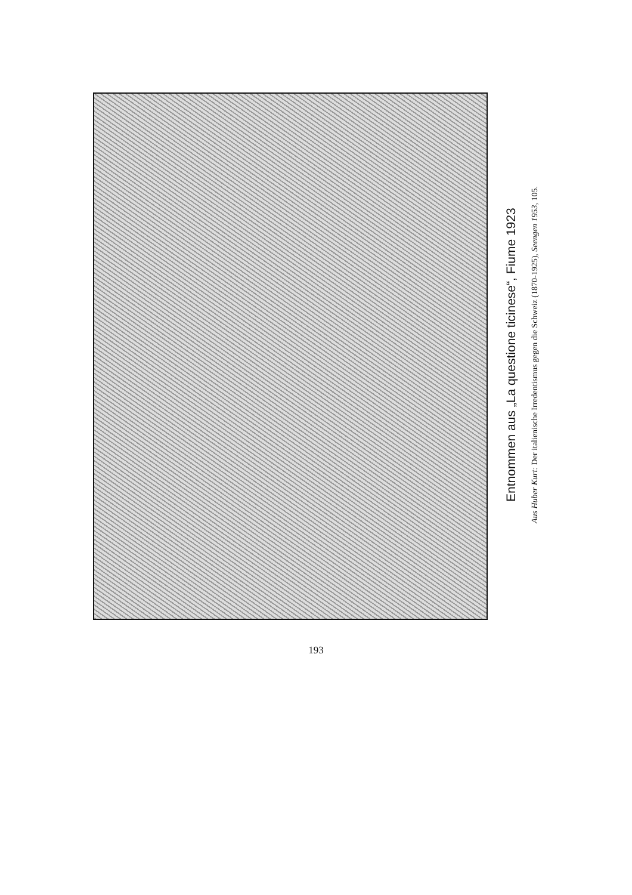Entnommen aus „La questione ticinese“, Fiume 1923
Aus Huber Kurt: Der italienische Irredentismus gegen die Schweiz (1870-1925), Seengen 1953, 105.
193